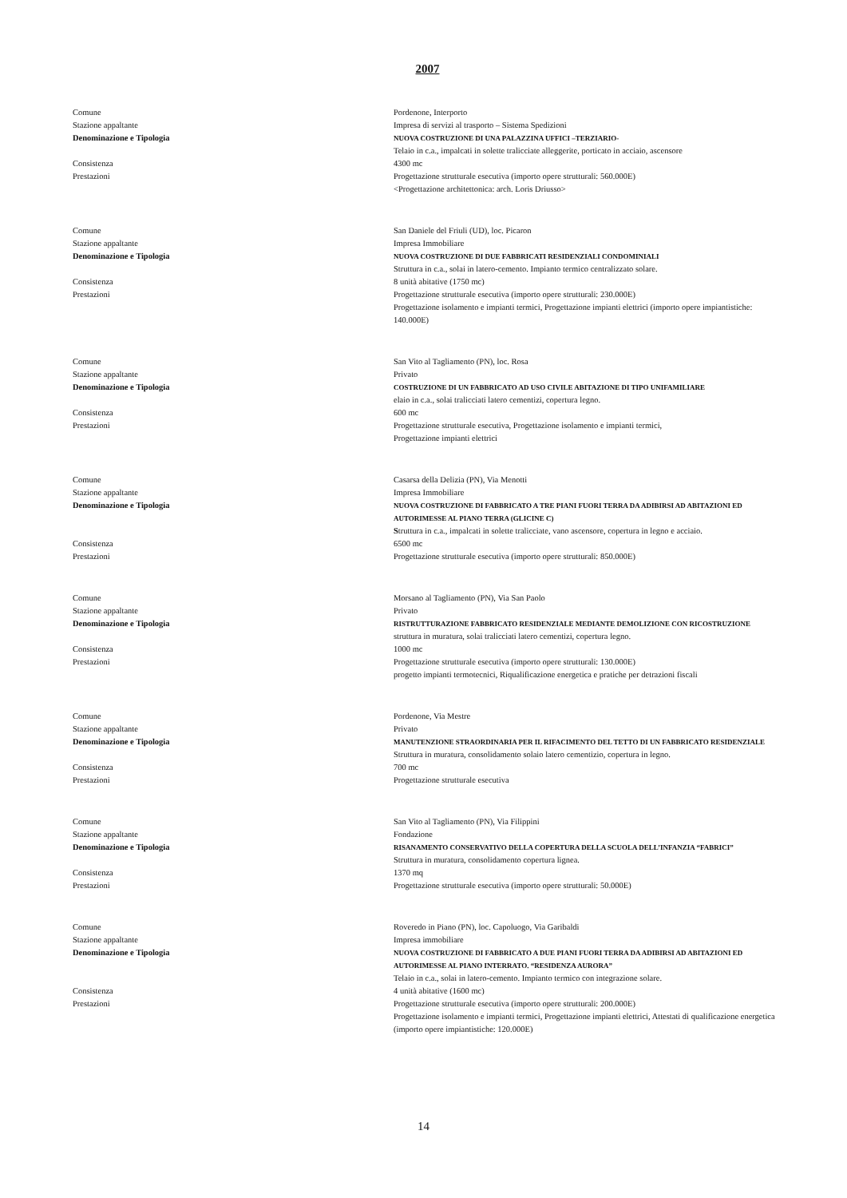2007
| Comune | Pordenone, Interporto |
| Stazione appaltante | Impresa di servizi al trasporto – Sistema Spedizioni |
| Denominazione e Tipologia | NUOVA COSTRUZIONE DI UNA PALAZZINA UFFICI –TERZIARIO- Telaio in c.a., impalcati in solette tralicciate alleggerite, porticato in acciaio, ascensore |
| Consistenza | 4300 mc |
| Prestazioni | Progettazione strutturale esecutiva (importo opere strutturali: 560.000E) <Progettazione architettonica: arch. Loris Driusso> |
| Comune | San Daniele del Friuli (UD), loc. Picaron |
| Stazione appaltante | Impresa Immobiliare |
| Denominazione e Tipologia | NUOVA COSTRUZIONE DI DUE FABBRICATI RESIDENZIALI CONDOMINIALI Struttura in c.a., solai in latero-cemento. Impianto termico centralizzato solare. |
| Consistenza | 8 unità abitative (1750 mc) |
| Prestazioni | Progettazione strutturale esecutiva (importo opere strutturali: 230.000E) Progettazione isolamento e impianti termici, Progettazione impianti elettrici (importo opere impiantistiche: 140.000E) |
| Comune | San Vito al Tagliamento (PN), loc. Rosa |
| Stazione appaltante | Privato |
| Denominazione e Tipologia | COSTRUZIONE DI UN FABBRICATO AD USO CIVILE ABITAZIONE DI TIPO UNIFAMILIARE elaio in c.a., solai tralicciati latero cementizi, copertura legno. |
| Consistenza | 600 mc |
| Prestazioni | Progettazione strutturale esecutiva, Progettazione isolamento e impianti termici, Progettazione impianti elettrici |
| Comune | Casarsa della Delizia (PN), Via Menotti |
| Stazione appaltante | Impresa Immobiliare |
| Denominazione e Tipologia | NUOVA COSTRUZIONE DI FABBRICATO A TRE PIANI FUORI TERRA DA ADIBIRSI AD ABITAZIONI ED AUTORIMESSE AL PIANO TERRA (GLICINE C) S truttura in c.a., impalcati in solette tralicciate, vano ascensore, copertura in legno e acciaio. |
| Consistenza | 6500 mc |
| Prestazioni | Progettazione strutturale esecutiva (importo opere strutturali: 850.000E) |
| Comune | Morsano al Tagliamento (PN), Via San Paolo |
| Stazione appaltante | Privato |
| Denominazione e Tipologia | RISTRUTTURAZIONE FABBRICATO RESIDENZIALE MEDIANTE DEMOLIZIONE CON RICOSTRUZIONE struttura in muratura, solai tralicciati latero cementizi, copertura legno. |
| Consistenza | 1000 mc |
| Prestazioni | Progettazione strutturale esecutiva (importo opere strutturali: 130.000E) progetto impianti termotecnici, Riqualificazione energetica e pratiche per detrazioni fiscali |
| Comune | Pordenone, Via Mestre |
| Stazione appaltante | Privato |
| Denominazione e Tipologia | MANUTENZIONE STRAORDINARIA PER IL RIFACIMENTO DEL TETTO DI UN FABBRICATO RESIDENZIALE Struttura in muratura, consolidamento solaio latero cementizio, copertura in legno. |
| Consistenza | 700 mc |
| Prestazioni | Progettazione strutturale esecutiva |
| Comune | San Vito al Tagliamento (PN), Via Filippini |
| Stazione appaltante | Fondazione |
| Denominazione e Tipologia | RISANAMENTO CONSERVATIVO DELLA COPERTURA DELLA SCUOLA DELL’INFANZIA “FABRICI” Struttura in muratura, consolidamento copertura lignea. |
| Consistenza | 1370 mq |
| Prestazioni | Progettazione strutturale esecutiva (importo opere strutturali: 50.000E) |
| Comune | Roveredo in Piano (PN), loc. Capoluogo, Via Garibaldi |
| Stazione appaltante | Impresa immobiliare |
| Denominazione e Tipologia | NUOVA COSTRUZIONE DI FABBRICATO A DUE PIANI FUORI TERRA DA ADIBIRSI AD ABITAZIONI ED AUTORIMESSE AL PIANO INTERRATO. “RESIDENZA AURORA” Telaio in c.a., solai in latero-cemento. Impianto termico con integrazione solare. |
| Consistenza | 4 unità abitative (1600 mc) |
| Prestazioni | Progettazione strutturale esecutiva (importo opere strutturali: 200.000E) Progettazione isolamento e impianti termici, Progettazione impianti elettrici, Attestati di qualificazione energetica (importo opere impiantistiche: 120.000E) |
14